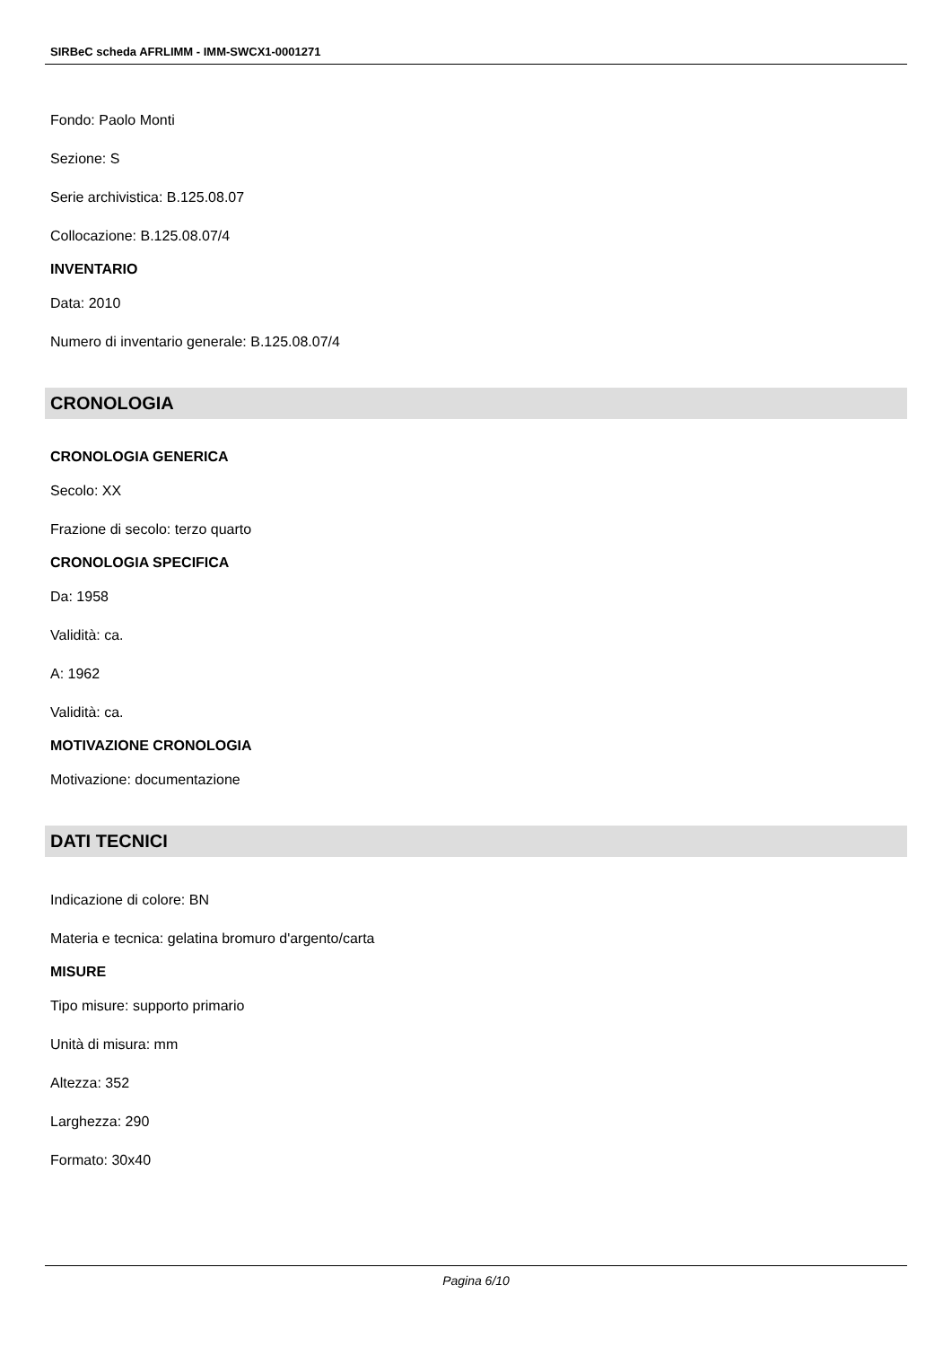SIRBeC scheda AFRLIMM - IMM-SWCX1-0001271
Fondo: Paolo Monti
Sezione: S
Serie archivistica: B.125.08.07
Collocazione: B.125.08.07/4
INVENTARIO
Data: 2010
Numero di inventario generale: B.125.08.07/4
CRONOLOGIA
CRONOLOGIA GENERICA
Secolo: XX
Frazione di secolo: terzo quarto
CRONOLOGIA SPECIFICA
Da: 1958
Validità: ca.
A: 1962
Validità: ca.
MOTIVAZIONE CRONOLOGIA
Motivazione: documentazione
DATI TECNICI
Indicazione di colore: BN
Materia e tecnica: gelatina bromuro d'argento/carta
MISURE
Tipo misure: supporto primario
Unità di misura: mm
Altezza: 352
Larghezza: 290
Formato: 30x40
Pagina 6/10